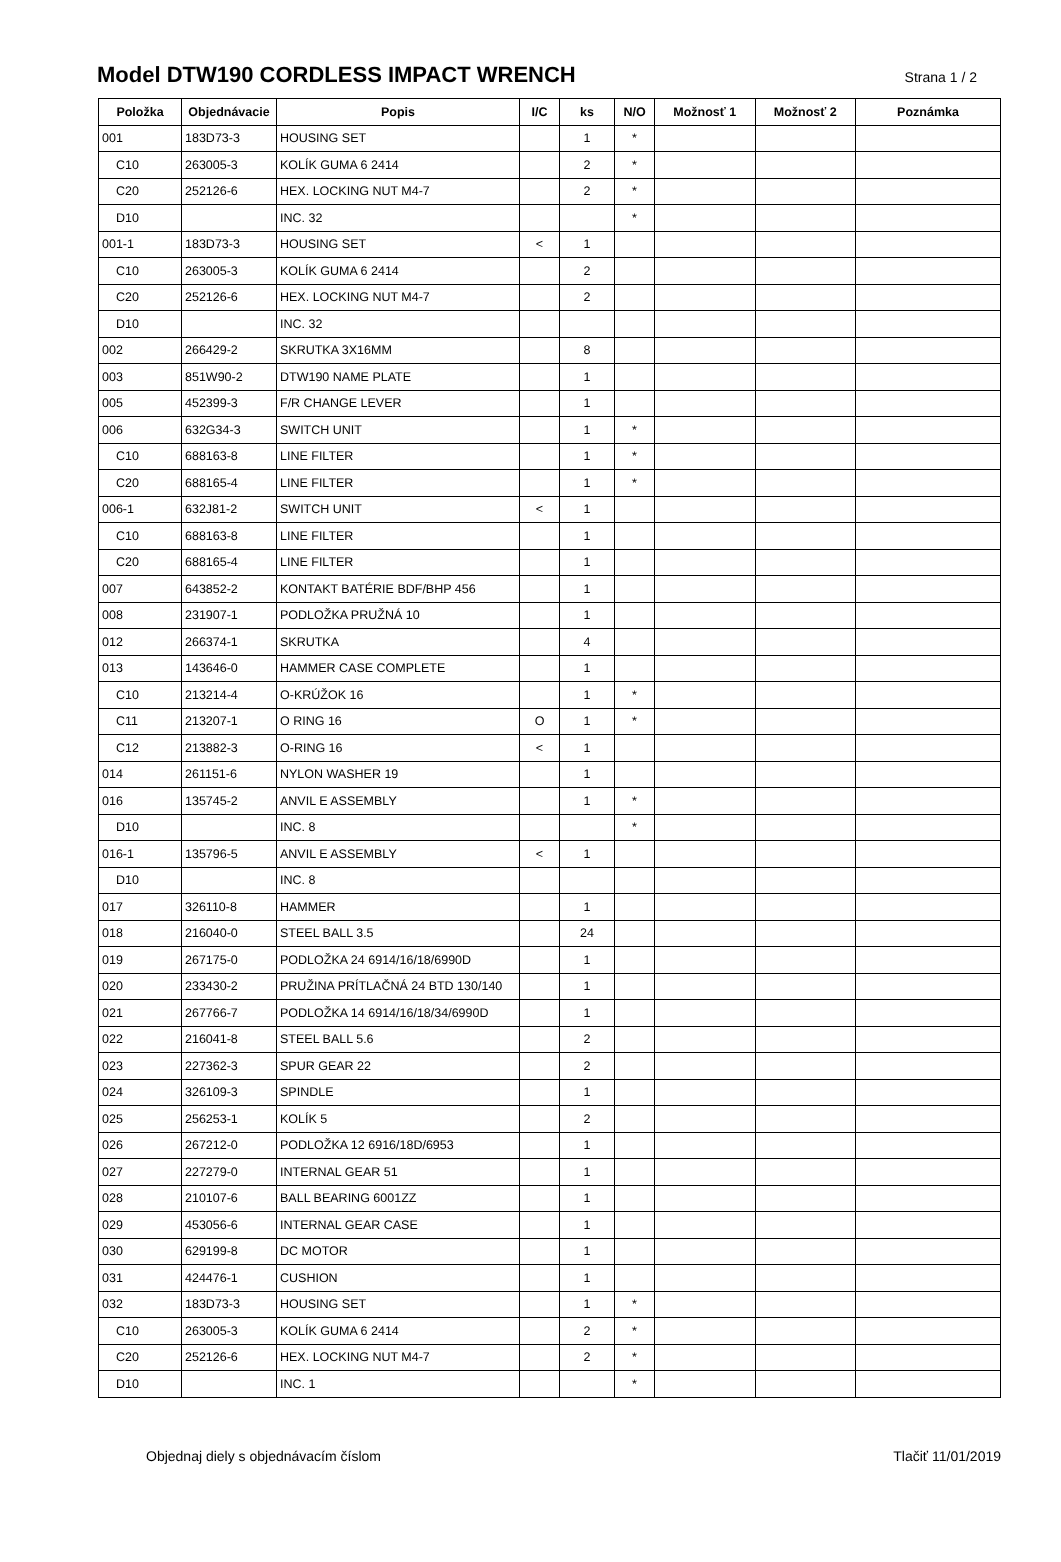Model DTW190 CORDLESS IMPACT WRENCH
Strana 1 / 2
| Položka | Objednávacie | Popis | I/C | ks | N/O | Možnosť 1 | Možnosť 2 | Poznámka |
| --- | --- | --- | --- | --- | --- | --- | --- | --- |
| 001 | 183D73-3 | HOUSING SET | | 1 | * | | | |
| C10 | 263005-3 | KOLÍK GUMA 6 2414 | | 2 | * | | | |
| C20 | 252126-6 | HEX. LOCKING NUT M4-7 | | 2 | * | | | |
| D10 | | INC. 32 | | | * | | | |
| 001-1 | 183D73-3 | HOUSING SET | < | 1 | | | | |
| C10 | 263005-3 | KOLÍK GUMA 6 2414 | | 2 | | | | |
| C20 | 252126-6 | HEX. LOCKING NUT M4-7 | | 2 | | | | |
| D10 | | INC. 32 | | | | | | |
| 002 | 266429-2 | SKRUTKA 3X16MM | | 8 | | | | |
| 003 | 851W90-2 | DTW190 NAME PLATE | | 1 | | | | |
| 005 | 452399-3 | F/R CHANGE LEVER | | 1 | | | | |
| 006 | 632G34-3 | SWITCH UNIT | | 1 | * | | | |
| C10 | 688163-8 | LINE FILTER | | 1 | * | | | |
| C20 | 688165-4 | LINE FILTER | | 1 | * | | | |
| 006-1 | 632J81-2 | SWITCH UNIT | < | 1 | | | | |
| C10 | 688163-8 | LINE FILTER | | 1 | | | | |
| C20 | 688165-4 | LINE FILTER | | 1 | | | | |
| 007 | 643852-2 | KONTAKT BATÉRIE BDF/BHP 456 | | 1 | | | | |
| 008 | 231907-1 | PODLOŽKA PRUŽNÁ 10 | | 1 | | | | |
| 012 | 266374-1 | SKRUTKA | | 4 | | | | |
| 013 | 143646-0 | HAMMER CASE COMPLETE | | 1 | | | | |
| C10 | 213214-4 | O-KRÚŽOK 16 | | 1 | * | | | |
| C11 | 213207-1 | O RING 16 | O | 1 | * | | | |
| C12 | 213882-3 | O-RING 16 | < | 1 | | | | |
| 014 | 261151-6 | NYLON WASHER 19 | | 1 | | | | |
| 016 | 135745-2 | ANVIL E ASSEMBLY | | 1 | * | | | |
| D10 | | INC. 8 | | | * | | | |
| 016-1 | 135796-5 | ANVIL E ASSEMBLY | < | 1 | | | | |
| D10 | | INC. 8 | | | | | | |
| 017 | 326110-8 | HAMMER | | 1 | | | | |
| 018 | 216040-0 | STEEL BALL 3.5 | | 24 | | | | |
| 019 | 267175-0 | PODLOŽKA 24 6914/16/18/6990D | | 1 | | | | |
| 020 | 233430-2 | PRUŽINA PRÍTLAČNÁ 24 BTD 130/140 | | 1 | | | | |
| 021 | 267766-7 | PODLOŽKA 14 6914/16/18/34/6990D | | 1 | | | | |
| 022 | 216041-8 | STEEL BALL 5.6 | | 2 | | | | |
| 023 | 227362-3 | SPUR GEAR 22 | | 2 | | | | |
| 024 | 326109-3 | SPINDLE | | 1 | | | | |
| 025 | 256253-1 | KOLÍK 5 | | 2 | | | | |
| 026 | 267212-0 | PODLOŽKA 12 6916/18D/6953 | | 1 | | | | |
| 027 | 227279-0 | INTERNAL GEAR 51 | | 1 | | | | |
| 028 | 210107-6 | BALL BEARING 6001ZZ | | 1 | | | | |
| 029 | 453056-6 | INTERNAL GEAR CASE | | 1 | | | | |
| 030 | 629199-8 | DC MOTOR | | 1 | | | | |
| 031 | 424476-1 | CUSHION | | 1 | | | | |
| 032 | 183D73-3 | HOUSING SET | | 1 | * | | | |
| C10 | 263005-3 | KOLÍK GUMA 6 2414 | | 2 | * | | | |
| C20 | 252126-6 | HEX. LOCKING NUT M4-7 | | 2 | * | | | |
| D10 | | INC. 1 | | | * | | | |
Objednaj diely s objednávacím číslom Tlačiť 11/01/2019